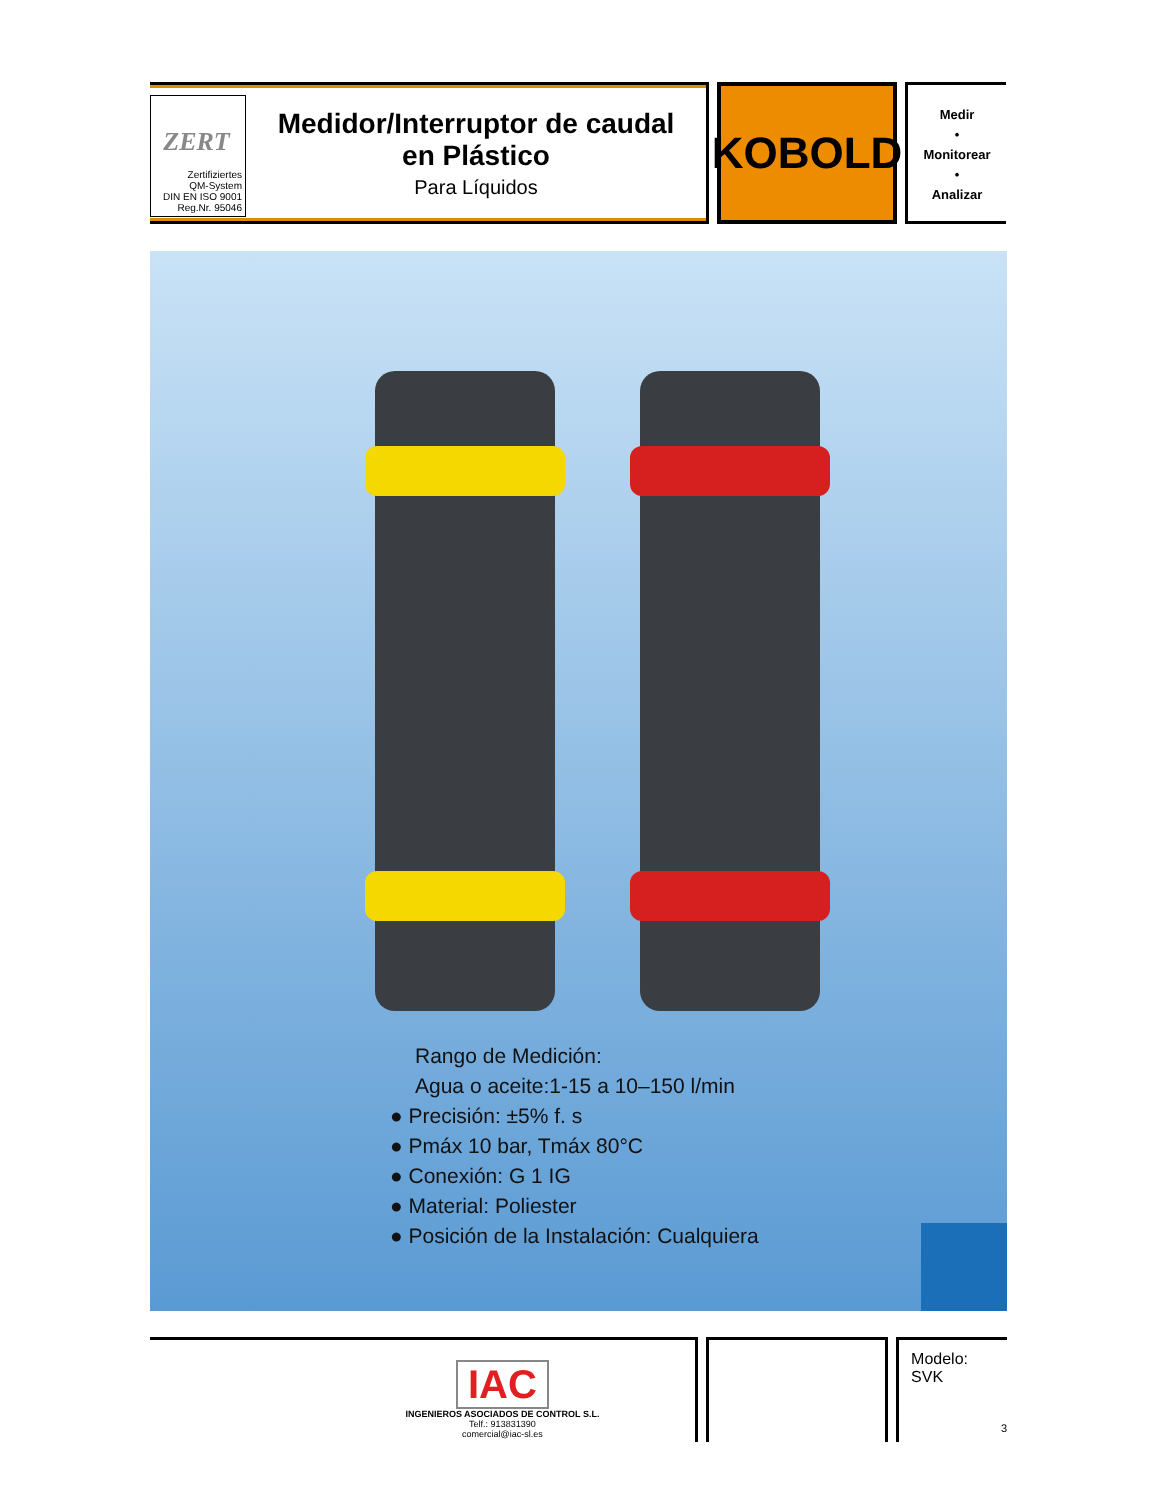ZERT
Zertifiziertes
QM-System
DIN EN ISO 9001
Reg.Nr. 95046
Medidor/Interruptor de caudal
en Plástico
Para Líquidos
KOBOLD
Medir
•
Monitorear
•
Analizar
Rango de Medición:
Agua o aceite:1-15 a 10–150 l/min
● Precisión: ±5% f. s
● Pmáx 10 bar, Tmáx 80°C
● Conexión: G 1 IG
● Material: Poliester
● Posición de la Instalación: Cualquiera
IAC
INGENIEROS ASOCIADOS DE CONTROL S.L.
Telf.: 913831390
comercial@iac-sl.es
Modelo:
SVK
3